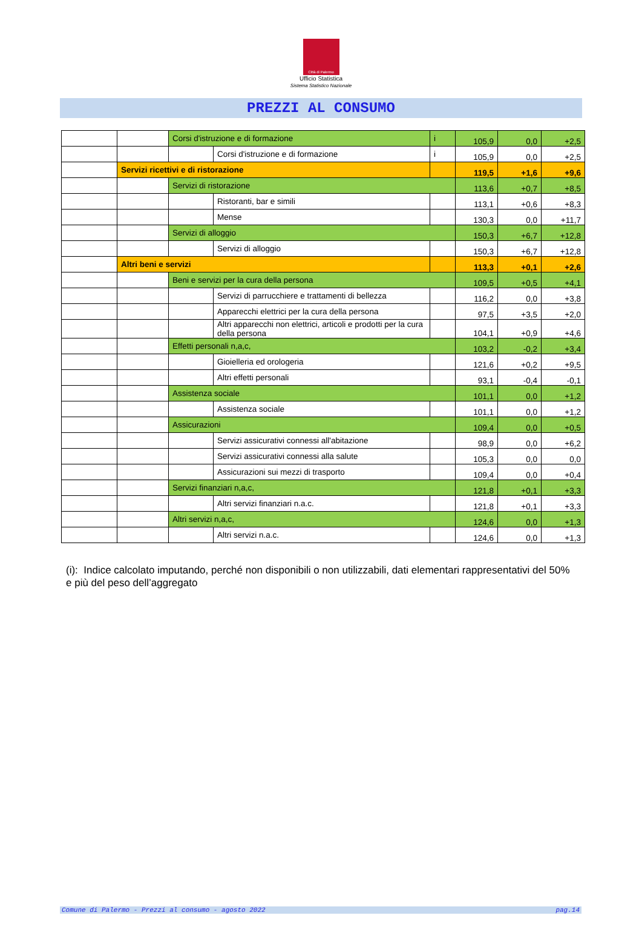Città di Palermo
Ufficio Statistica
Sistema Statistico Nazionale
PREZZI AL CONSUMO
| | | Corsi d'istruzione e di formazione | | i | 105,9 | 0,0 | +2,5 |
| | | | Corsi d'istruzione e di formazione | i | 105,9 | 0,0 | +2,5 |
| | Servizi ricettivi e di ristorazione | | | | 119,5 | +1,6 | +9,6 |
| | | Servizi di ristorazione | | | 113,6 | +0,7 | +8,5 |
| | | | Ristoranti, bar e simili | | 113,1 | +0,6 | +8,3 |
| | | | Mense | | 130,3 | 0,0 | +11,7 |
| | | Servizi di alloggio | | | 150,3 | +6,7 | +12,8 |
| | | | Servizi di alloggio | | 150,3 | +6,7 | +12,8 |
| | Altri beni e servizi | | | | 113,3 | +0,1 | +2,6 |
| | | Beni e servizi per la cura della persona | | | 109,5 | +0,5 | +4,1 |
| | | | Servizi di parrucchiere e trattamenti di bellezza | | 116,2 | 0,0 | +3,8 |
| | | | Apparecchi elettrici per la cura della persona | | 97,5 | +3,5 | +2,0 |
| | | | Altri apparecchi non elettrici, articoli e prodotti per la cura della persona | | 104,1 | +0,9 | +4,6 |
| | | Effetti personali n,a,c, | | | 103,2 | -0,2 | +3,4 |
| | | | Gioielleria ed orologeria | | 121,6 | +0,2 | +9,5 |
| | | | Altri effetti personali | | 93,1 | -0,4 | -0,1 |
| | | Assistenza sociale | | | 101,1 | 0,0 | +1,2 |
| | | | Assistenza sociale | | 101,1 | 0,0 | +1,2 |
| | | Assicurazioni | | | 109,4 | 0,0 | +0,5 |
| | | | Servizi assicurativi connessi all'abitazione | | 98,9 | 0,0 | +6,2 |
| | | | Servizi assicurativi connessi alla salute | | 105,3 | 0,0 | 0,0 |
| | | | Assicurazioni sui mezzi di trasporto | | 109,4 | 0,0 | +0,4 |
| | | Servizi finanziari n,a,c, | | | 121,8 | +0,1 | +3,3 |
| | | | Altri servizi finanziari n.a.c. | | 121,8 | +0,1 | +3,3 |
| | | Altri servizi n,a,c, | | | 124,6 | 0,0 | +1,3 |
| | | | Altri servizi n.a.c. | | 124,6 | 0,0 | +1,3 |
(i): Indice calcolato imputando, perché non disponibili o non utilizzabili, dati elementari rappresentativi del 50% e più del peso dell’aggregato
Comune di Palermo - Prezzi al consumo - agosto 2022 pag.14